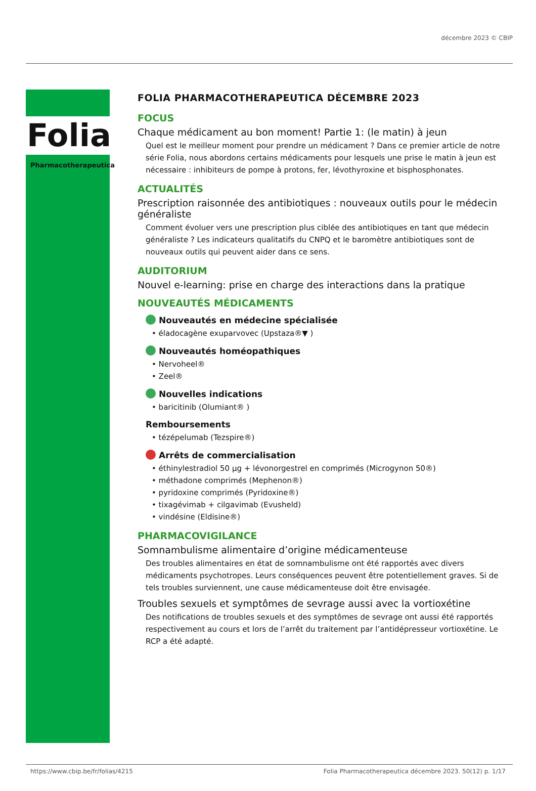décembre 2023 © CBIP
Folia
Pharmacotherapeutica
FOLIA PHARMACOTHERAPEUTICA DÉCEMBRE 2023
FOCUS
Chaque médicament au bon moment! Partie 1: (le matin) à jeun
Quel est le meilleur moment pour prendre un médicament ? Dans ce premier article de notre série Folia, nous abordons certains médicaments pour lesquels une prise le matin à jeun est nécessaire : inhibiteurs de pompe à protons, fer, lévothyroxine et bisphosphonates.
ACTUALITÉS
Prescription raisonnée des antibiotiques : nouveaux outils pour le médecin généraliste
Comment évoluer vers une prescription plus ciblée des antibiotiques en tant que médecin généraliste ? Les indicateurs qualitatifs du CNPQ et le baromètre antibiotiques sont de nouveaux outils qui peuvent aider dans ce sens.
AUDITORIUM
Nouvel e-learning: prise en charge des interactions dans la pratique
NOUVEAUTÉS MÉDICAMENTS
Nouveautés en médecine spécialisée
• éladocagène exuparvovec (Upstaza®▼ )
Nouveautés homéopathiques
• Nervoheel®
• Zeel®
Nouvelles indications
• baricitinib (Olumiant® )
Remboursements
• tézépelumab (Tezspire®)
Arrêts de commercialisation
• éthinylestradiol 50 µg + lévonorgestrel en comprimés (Microgynon 50®)
• méthadone comprimés (Mephenon®)
• pyridoxine comprimés (Pyridoxine®)
• tixagévimab + cilgavimab (Evusheld)
• vindésine (Eldisine®)
PHARMACOVIGILANCE
Somnambulisme alimentaire d’origine médicamenteuse
Des troubles alimentaires en état de somnambulisme ont été rapportés avec divers médicaments psychotropes. Leurs conséquences peuvent être potentiellement graves. Si de tels troubles surviennent, une cause médicamenteuse doit être envisagée.
Troubles sexuels et symptômes de sevrage aussi avec la vortioxétine
Des notifications de troubles sexuels et des symptômes de sevrage ont aussi été rapportés respectivement au cours et lors de l’arrêt du traitement par l’antidépresseur vortioxétine. Le RCP a été adapté.
https://www.cbip.be/fr/folias/4215 Folia Pharmacotherapeutica décembre 2023. 50(12) p. 1/17